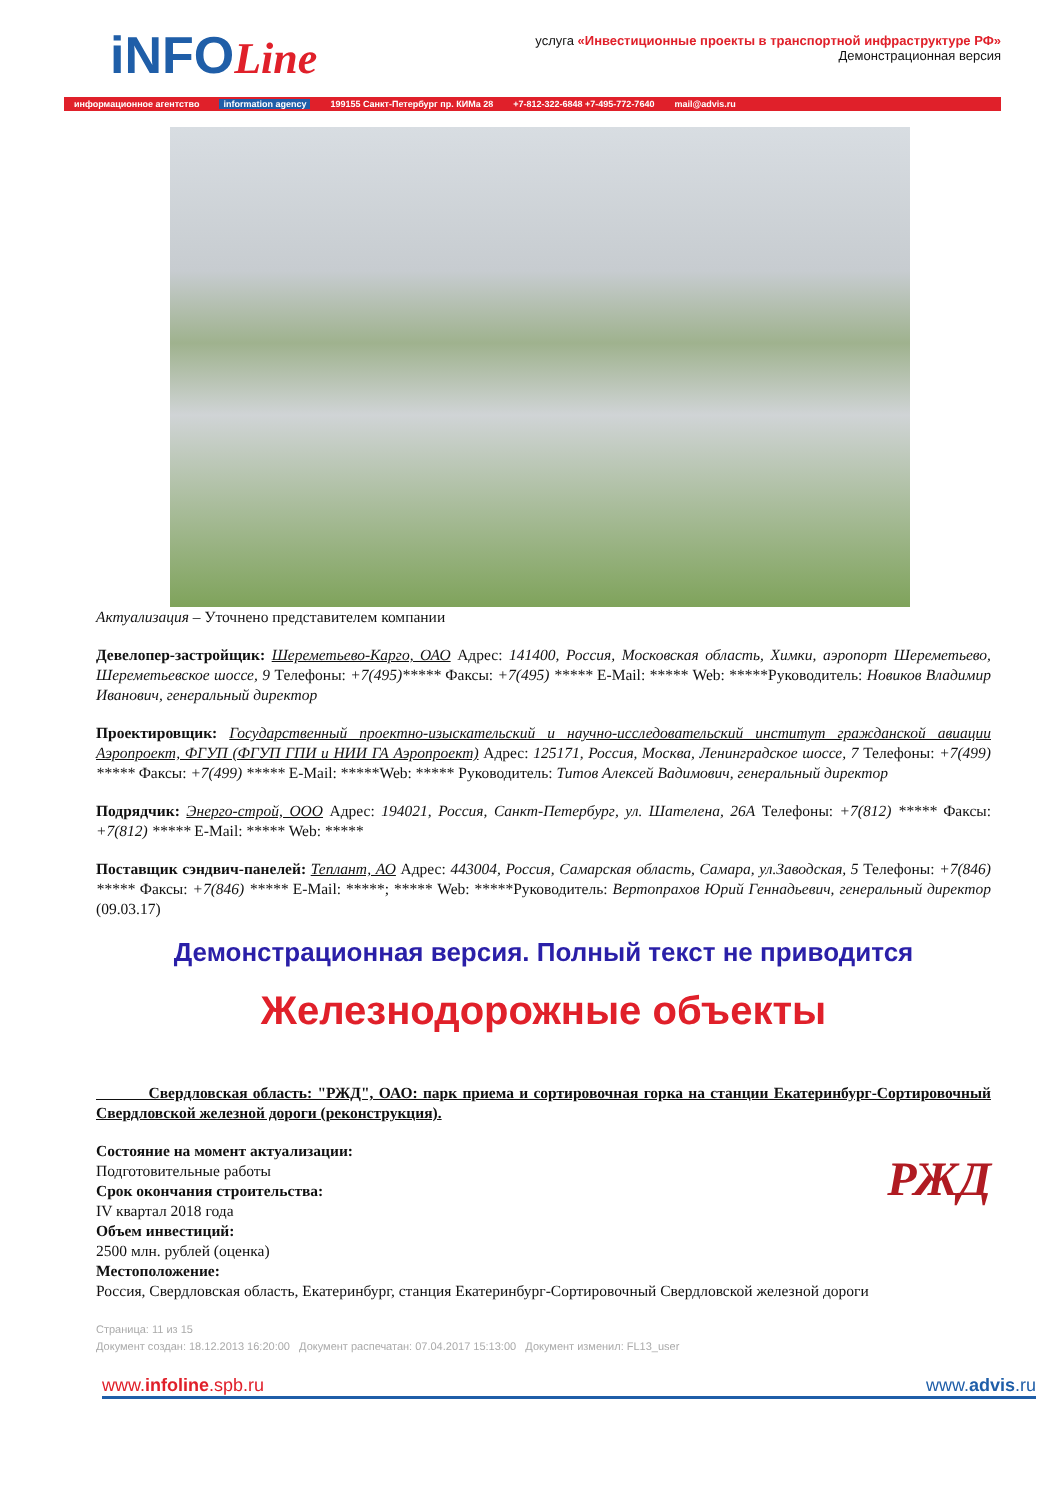iNFOLine
услуга «Инвестиционные проекты в транспортной инфраструктуре РФ»
Демонстрационная версия
информационное агентство information agency 199155 Санкт-Петербург пр. КИМа 28 +7-812-322-6848 +7-495-772-7640 mail@advis.ru
Актуализация – Уточнено представителем компании
Девелопер-застройщик: Шереметьево-Карго, ОАО Адрес: 141400, Россия, Московская область, Химки, аэропорт Шереметьево, Шереметьевское шоссе, 9 Телефоны: +7(495)***** Факсы: +7(495) ***** E-Mail: ***** Web: *****Руководитель: Новиков Владимир Иванович, генеральный директор
Проектировщик: Государственный проектно-изыскательский и научно-исследовательский институт гражданской авиации Аэропроект, ФГУП (ФГУП ГПИ и НИИ ГА Аэропроект) Адрес: 125171, Россия, Москва, Ленинградское шоссе, 7 Телефоны: +7(499) ***** Факсы: +7(499) ***** E-Mail: *****Web: ***** Руководитель: Титов Алексей Вадимович, генеральный директор
Подрядчик: Энерго-строй, ООО Адрес: 194021, Россия, Санкт-Петербург, ул. Шателена, 26А Телефоны: +7(812) ***** Факсы: +7(812) ***** E-Mail: ***** Web: *****
Поставщик сэндвич-панелей: Теплант, АО Адрес: 443004, Россия, Самарская область, Самара, ул.Заводская, 5 Телефоны: +7(846) ***** Факсы: +7(846) ***** E-Mail: *****; ***** Web: *****Руководитель: Вертопрахов Юрий Геннадьевич, генеральный директор (09.03.17)
Демонстрационная версия. Полный текст не приводится
Железнодорожные объекты
Свердловская область: "РЖД", ОАО: парк приема и сортировочная горка на станции Екатеринбург-Сортировочный Свердловской железной дороги (реконструкция).
РЖД
Состояние на момент актуализации:
Подготовительные работы
Срок окончания строительства:
IV квартал 2018 года
Объем инвестиций:
2500 млн. рублей (оценка)
Местоположение:
Россия, Свердловская область, Екатеринбург, станция Екатеринбург-Сортировочный Свердловской железной дороги
Страница: 11 из 15
Документ создан: 18.12.2013 16:20:00 Документ распечатан: 07.04.2017 15:13:00 Документ изменил: FL13_user
www.infoline.spb.ru www.advis.ru